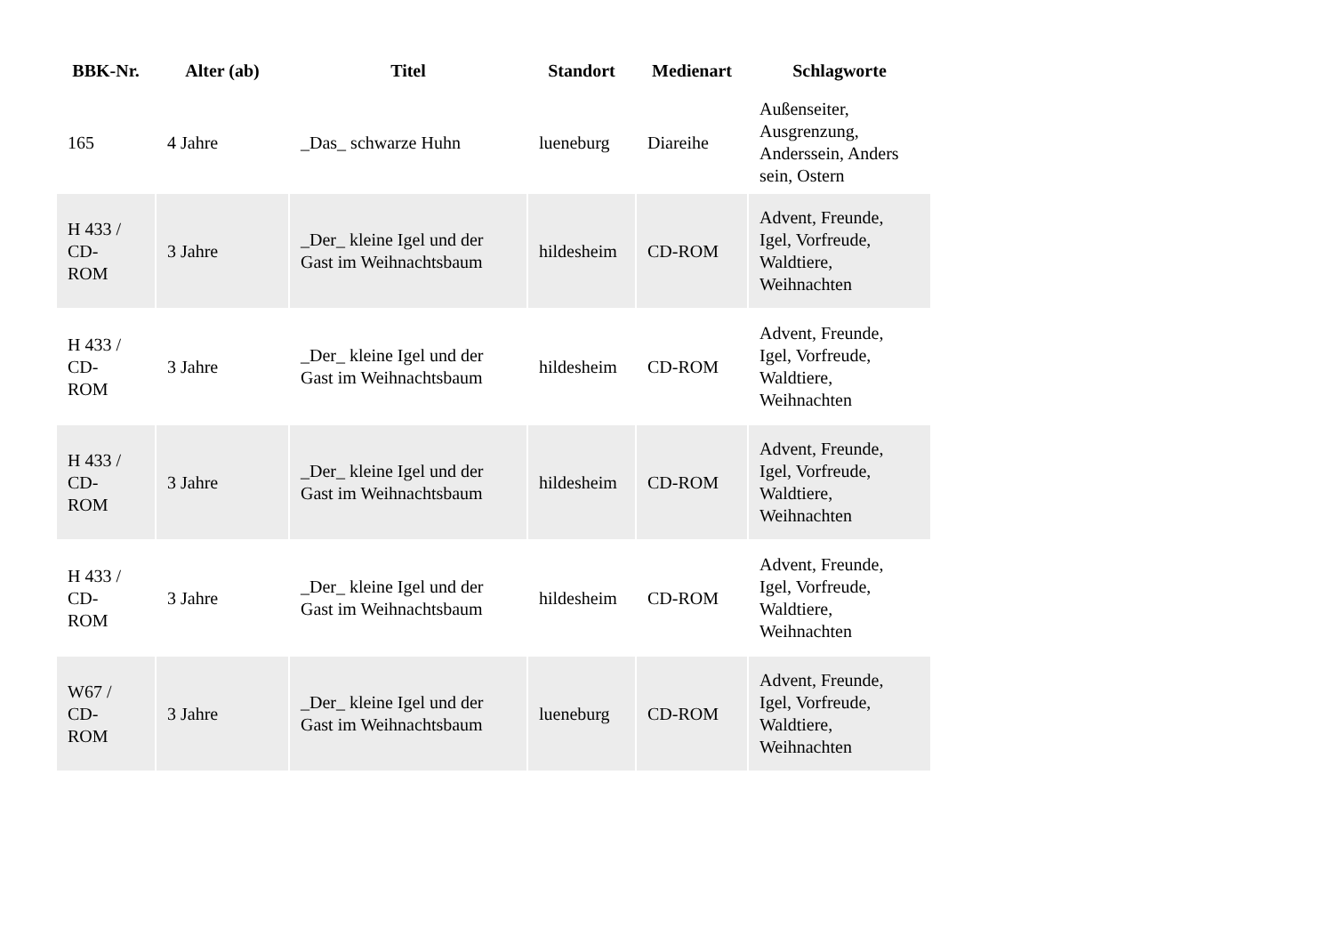| BBK-Nr. | Alter (ab) | Titel | Standort | Medienart | Schlagworte |
| --- | --- | --- | --- | --- | --- |
| 165 | 4 Jahre | _Das_ schwarze Huhn | lueneburg | Diareihe | Außenseiter, Ausgrenzung, Anderssein, Anders sein, Ostern |
| H 433 / CD- ROM | 3 Jahre | _Der_ kleine Igel und der Gast im Weihnachtsbaum | hildesheim | CD-ROM | Advent, Freunde, Igel, Vorfreude, Waldtiere, Weihnachten |
| H 433 / CD- ROM | 3 Jahre | _Der_ kleine Igel und der Gast im Weihnachtsbaum | hildesheim | CD-ROM | Advent, Freunde, Igel, Vorfreude, Waldtiere, Weihnachten |
| H 433 / CD- ROM | 3 Jahre | _Der_ kleine Igel und der Gast im Weihnachtsbaum | hildesheim | CD-ROM | Advent, Freunde, Igel, Vorfreude, Waldtiere, Weihnachten |
| H 433 / CD- ROM | 3 Jahre | _Der_ kleine Igel und der Gast im Weihnachtsbaum | hildesheim | CD-ROM | Advent, Freunde, Igel, Vorfreude, Waldtiere, Weihnachten |
| W67 / CD- ROM | 3 Jahre | _Der_ kleine Igel und der Gast im Weihnachtsbaum | lueneburg | CD-ROM | Advent, Freunde, Igel, Vorfreude, Waldtiere, Weihnachten |